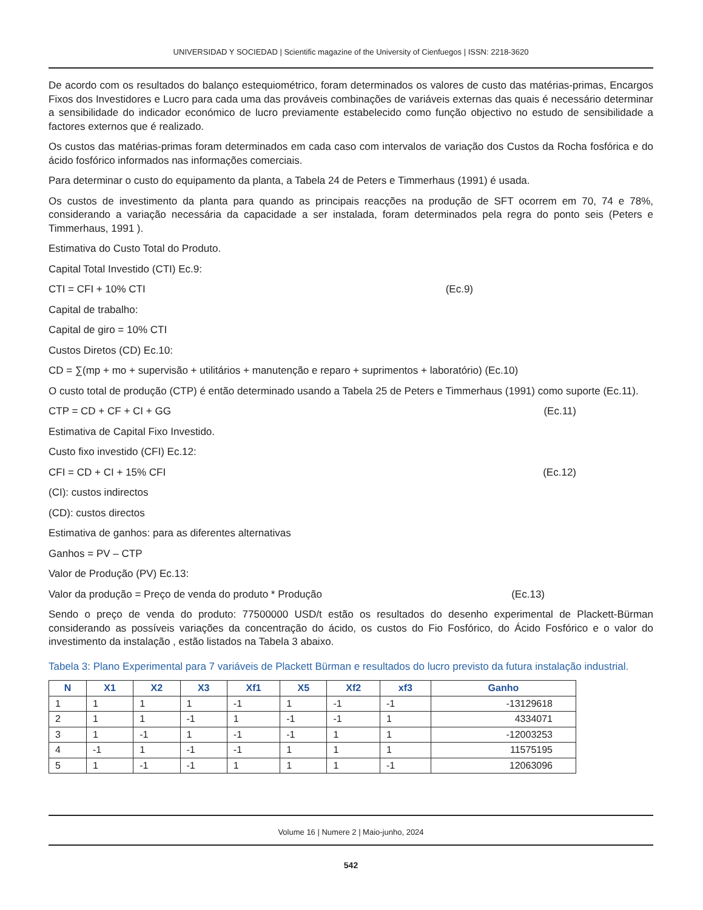UNIVERSIDAD Y SOCIEDAD | Scientific magazine of the University of Cienfuegos | ISSN: 2218-3620
De acordo com os resultados do balanço estequiométrico, foram determinados os valores de custo das matérias-primas, Encargos Fixos dos Investidores e Lucro para cada uma das prováveis combinações de variáveis externas das quais é necessário determinar a sensibilidade do indicador económico de lucro previamente estabelecido como função objectivo no estudo de sensibilidade a factores externos que é realizado.
Os custos das matérias-primas foram determinados em cada caso com intervalos de variação dos Custos da Rocha fosfórica e do ácido fosfórico informados nas informações comerciais.
Para determinar o custo do equipamento da planta, a Tabela 24 de Peters e Timmerhaus (1991) é usada.
Os custos de investimento da planta para quando as principais reacções na produção de SFT ocorrem em 70, 74 e 78%, considerando a variação necessária da capacidade a ser instalada, foram determinados pela regra do ponto seis (Peters e Timmerhaus, 1991 ).
Estimativa do Custo Total do Produto.
Capital Total Investido (CTI) Ec.9:
CTI = CFI + 10% CTI (Ec.9)
Capital de trabalho:
Capital de giro = 10% CTI
Custos Diretos (CD) Ec.10:
CD = ∑(mp + mo + supervisão + utilitários + manutenção e reparo + suprimentos + laboratório) (Ec.10)
O custo total de produção (CTP) é então determinado usando a Tabela 25 de Peters e Timmerhaus (1991) como suporte (Ec.11).
CTP = CD + CF + CI + GG (Ec.11)
Estimativa de Capital Fixo Investido.
Custo fixo investido (CFI) Ec.12:
CFI = CD + CI + 15% CFI (Ec.12)
(CI): custos indirectos
(CD): custos directos
Estimativa de ganhos: para as diferentes alternativas
Ganhos = PV – CTP
Valor de Produção (PV) Ec.13:
Valor da produção = Preço de venda do produto * Produção (Ec.13)
Sendo o preço de venda do produto: 77500000 USD/t estão os resultados do desenho experimental de Plackett-Bürman considerando as possíveis variações da concentração do ácido, os custos do Fio Fosfórico, do Ácido Fosfórico e o valor do investimento da instalação , estão listados na Tabela 3 abaixo.
Tabela 3: Plano Experimental para 7 variáveis de Plackett Bürman e resultados do lucro previsto da futura instalação industrial.
| N | X1 | X2 | X3 | Xf1 | X5 | Xf2 | xf3 | Ganho |
| --- | --- | --- | --- | --- | --- | --- | --- | --- |
| 1 | 1 | 1 | 1 | -1 | 1 | -1 | -1 | -13129618 |
| 2 | 1 | 1 | -1 | 1 | -1 | -1 | 1 | 4334071 |
| 3 | 1 | -1 | 1 | -1 | -1 | 1 | 1 | -12003253 |
| 4 | -1 | 1 | -1 | -1 | 1 | 1 | 1 | 11575195 |
| 5 | 1 | -1 | -1 | 1 | 1 | 1 | -1 | 12063096 |
Volume 16 | Numere 2 | Maio-junho, 2024
542